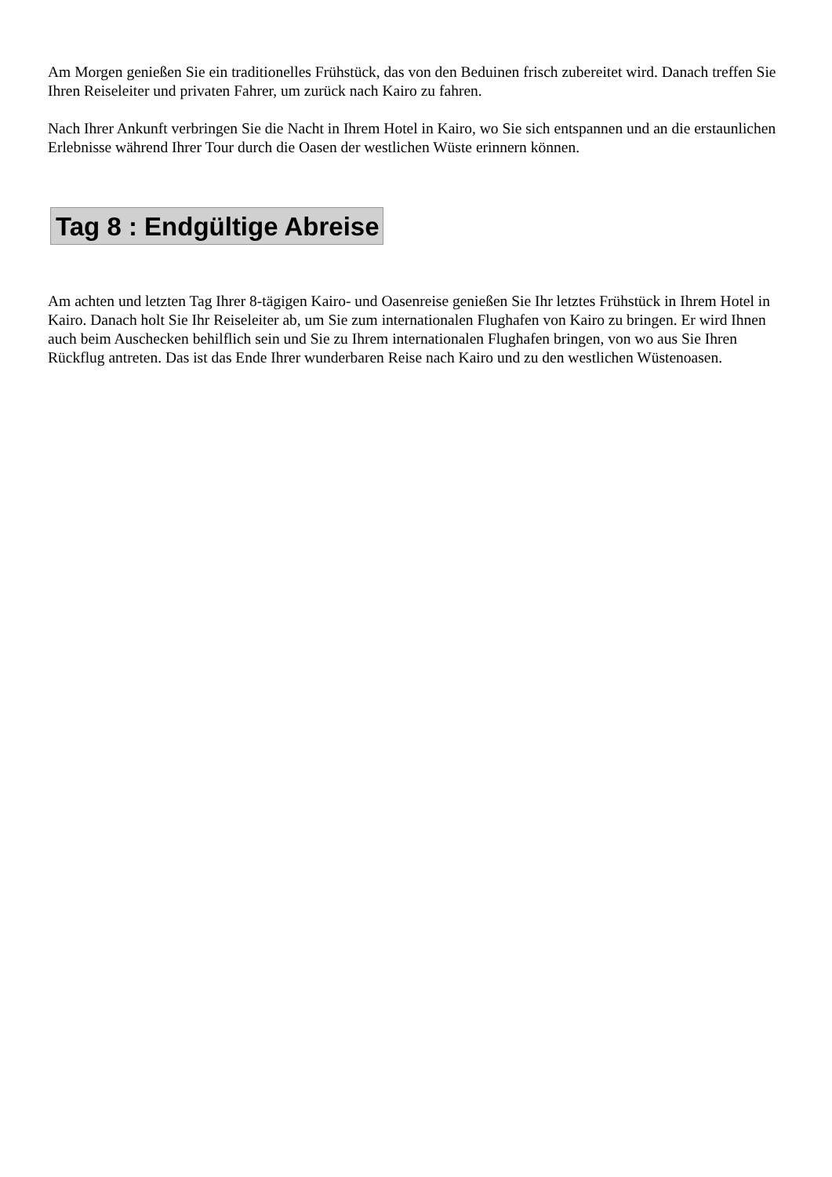Am Morgen genießen Sie ein traditionelles Frühstück, das von den Beduinen frisch zubereitet wird. Danach treffen Sie Ihren Reiseleiter und privaten Fahrer, um zurück nach Kairo zu fahren.
Nach Ihrer Ankunft verbringen Sie die Nacht in Ihrem Hotel in Kairo, wo Sie sich entspannen und an die erstaunlichen Erlebnisse während Ihrer Tour durch die Oasen der westlichen Wüste erinnern können.
Tag 8 : Endgültige Abreise
Am achten und letzten Tag Ihrer 8-tägigen Kairo- und Oasenreise genießen Sie Ihr letztes Frühstück in Ihrem Hotel in Kairo. Danach holt Sie Ihr Reiseleiter ab, um Sie zum internationalen Flughafen von Kairo zu bringen. Er wird Ihnen auch beim Auschecken behilflich sein und Sie zu Ihrem internationalen Flughafen bringen, von wo aus Sie Ihren Rückflug antreten. Das ist das Ende Ihrer wunderbaren Reise nach Kairo und zu den westlichen Wüstenoasen.